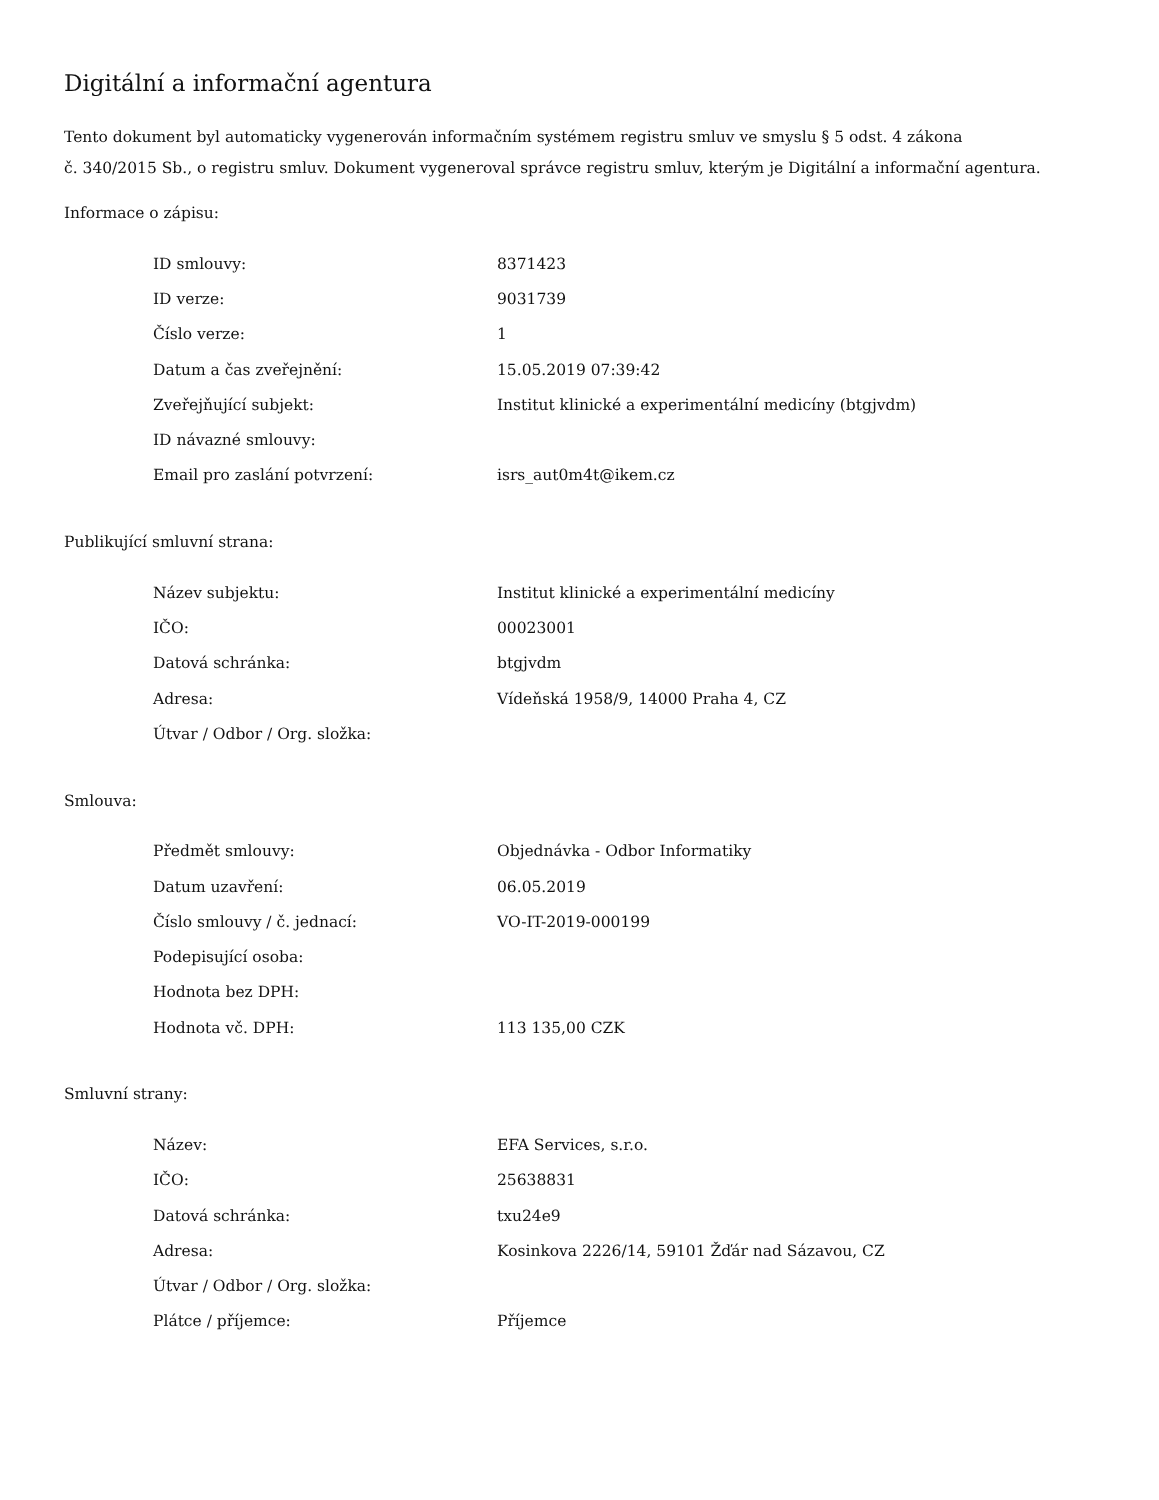Digitální a informační agentura
Tento dokument byl automaticky vygenerován informačním systémem registru smluv ve smyslu § 5 odst. 4 zákona
č. 340/2015 Sb., o registru smluv. Dokument vygeneroval správce registru smluv, kterým je Digitální a informační agentura.
Informace o zápisu:
| ID smlouvy: | 8371423 |
| ID verze: | 9031739 |
| Číslo verze: | 1 |
| Datum a čas zveřejnění: | 15.05.2019 07:39:42 |
| Zveřejňující subjekt: | Institut klinické a experimentální medicíny (btgjvdm) |
| ID návazné smlouvy: | |
| Email pro zaslání potvrzení: | isrs_aut0m4t@ikem.cz |
Publikující smluvní strana:
| Název subjektu: | Institut klinické a experimentální medicíny |
| IČO: | 00023001 |
| Datová schránka: | btgjvdm |
| Adresa: | Vídeňská 1958/9, 14000 Praha 4, CZ |
| Útvar / Odbor / Org. složka: | |
Smlouva:
| Předmět smlouvy: | Objednávka - Odbor Informatiky |
| Datum uzavření: | 06.05.2019 |
| Číslo smlouvy / č. jednací: | VO-IT-2019-000199 |
| Podepisující osoba: | |
| Hodnota bez DPH: | |
| Hodnota vč. DPH: | 113 135,00 CZK |
Smluvní strany:
| Název: | EFA Services, s.r.o. |
| IČO: | 25638831 |
| Datová schránka: | txu24e9 |
| Adresa: | Kosinkova 2226/14, 59101 Žďár nad Sázavou, CZ |
| Útvar / Odbor / Org. složka: | |
| Plátce / příjemce: | Příjemce |